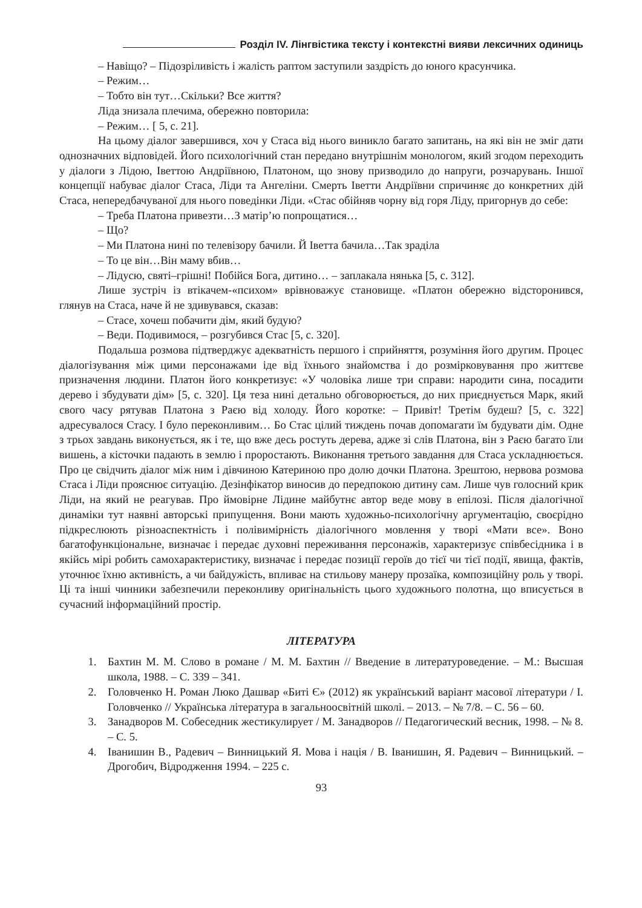Розділ IV. Лінгвістика тексту і контекстні вияви лексичних одиниць
– Навіщо? – Підозріливість і жалість раптом заступили заздрість до юного красунчика.
– Режим…
– Тобто він тут…Скільки? Все життя?
Ліда знизала плечима, обережно повторила:
– Режим… [ 5, с. 21].
На цьому діалог завершився, хоч у Стаса від нього виникло багато запитань, на які він не зміг дати однозначних відповідей. Його психологічний стан передано внутрішнім монологом, який згодом переходить у діалоги з Лідою, Іветтою Андріївною, Платоном, що знову призводило до напруги, розчарувань. Іншої концепції набуває діалог Стаса, Ліди та Ангеліни. Смерть Іветти Андріївни спричиняє до конкретних дій Стаса, непередбачуваної для нього поведінки Ліди. «Стас обійняв чорну від горя Ліду, пригорнув до себе:
– Треба Платона привезти…З матір’ю попрощатися…
– Що?
– Ми Платона нині по телевізору бачили. Й Іветта бачила…Так зраділа
– То це він…Він маму вбив…
– Лідусю, святі–грішні! Побійся Бога, дитино… – заплакала нянька [5, с. 312].
Лише зустріч із втікачем-«психом» врівноважує становище. «Платон обережно відсторонився, глянув на Стаса, наче й не здивувався, сказав:
– Стасе, хочеш побачити дім, який будую?
– Веди. Подивимося, – розгубився Стас [5, с. 320].
Подальша розмова підтверджує адекватність першого і сприйняття, розуміння його другим. Процес діалогізування між цими персонажами іде від їхнього знайомства і до розмірковування про життєве призначення людини. Платон його конкретизує: «У чоловіка лише три справи: народити сина, посадити дерево і збудувати дім» [5, с. 320]. Ця теза нині детально обговорюється, до них приєднується Марк, який свого часу рятував Платона з Раєю від холоду. Його коротке: – Привіт! Третім будеш? [5, с. 322] адресувалося Стасу. І було переконливим… Бо Стас цілий тиждень почав допомагати їм будувати дім. Одне з трьох завдань виконується, як і те, що вже десь ростуть дерева, адже зі слів Платона, він з Раєю багато їли вишень, а кісточки падають в землю і проростають. Виконання третього завдання для Стаса ускладнюється. Про це свідчить діалог між ним і дівчиною Катериною про долю дочки Платона. Зрештою, нервова розмова Стаса і Ліди прояснює ситуацію. Дезінфікатор виносив до передпокою дитину сам. Лише чув голосний крик Ліди, на який не реагував. Про ймовірне Лідине майбутнє автор веде мову в епілозі. Після діалогічної динаміки тут наявні авторські припущення. Вони мають художньо-психологічну аргументацію, своєрідно підкреслюють різноаспектність і полівимірність діалогічного мовлення у творі «Мати все». Воно багатофункціональне, визначає і передає духовні переживання персонажів, характеризує співбесідника і в якійсь мірі робить самохарактеристику, визначає і передає позиції героїв до тієї чи тієї події, явища, фактів, уточнює їхню активність, а чи байдужість, впливає на стильову манеру прозаїка, композиційну роль у творі. Ці та інші чинники забезпечили переконливу оригінальність цього художнього полотна, що вписується в сучасний інформаційний простір.
ЛІТЕРАТУРА
1. Бахтин М. М. Слово в романе / М. М. Бахтин // Введение в литературоведение. – М.: Высшая школа, 1988. – С. 339 – 341.
2. Головченко Н. Роман Люко Дашвар «Биті Є» (2012) як український варіант масової літератури / І. Головченко // Українська література в загальноосвітній школі. – 2013. – № 7/8. – С. 56 – 60.
3. Занадворов М. Собеседник жестикулирует / М. Занадворов // Педагогический весник, 1998. – № 8. – С. 5.
4. Іванишин В., Радевич – Винницький Я. Мова і нація / В. Іванишин, Я. Радевич – Винницький. – Дрогобич, Відродження 1994. – 225 с.
93